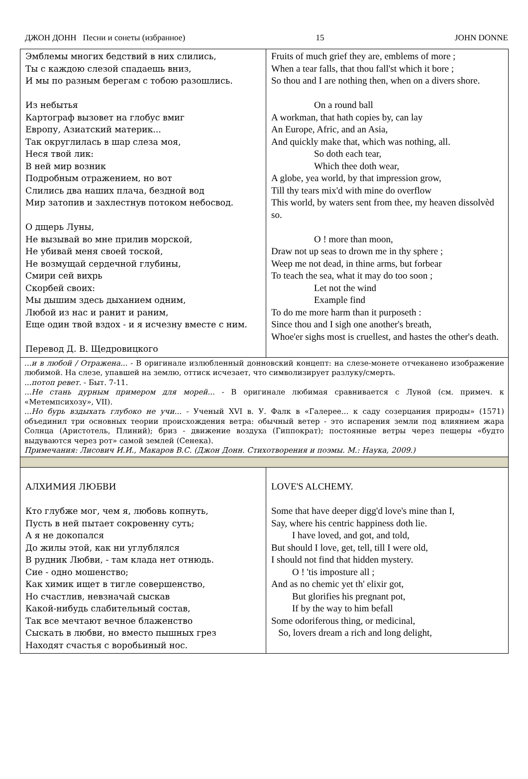ДЖОН ДОНН Песни и сонеты (избранное) 15 JOHN DONNE
| Эмблемы многих бедствий в них слились, Ты с каждою слезой спадаешь вниз, И мы по разным берегам с тобою разошлись. Из небытья Картограф вызовет на глобус вмиг Европу, Азиатский материк... Так округлилась в шар слеза моя, Неся твой лик: В ней мир возник Подробным отражением, но вот Слились два наших плача, бездной вод Мир затопив и захлестнув потоком небосвод. О дщерь Луны, Не вызывай во мне прилив морской, Не убивай меня своей тоской, Не возмущай сердечной глубины, Смири сей вихрь Скорбей своих: Мы дышим здесь дыханием одним, Любой из нас и ранит и раним, Еще один твой вздох - и я исчезну вместе с ним. Перевод Д. В. Щедровицкого | Fruits of much grief they are, emblems of more ; When a tear falls, that thou fall'st which it bore ; So thou and I are nothing then, when on a divers shore. On a round ball A workman, that hath copies by, can lay An Europe, Afric, and an Asia, And quickly make that, which was nothing, all. So doth each tear, Which thee doth wear, A globe, yea world, by that impression grow, Till thy tears mix'd with mine do overflow This world, by waters sent from thee, my heaven dissolvèd so. O ! more than moon, Draw not up seas to drown me in thy sphere ; Weep me not dead, in thine arms, but forbear To teach the sea, what it may do too soon ; Let not the wind Example find To do me more harm than it purposeth : Since thou and I sigh one another's breath, Whoe'er sighs most is cruellest, and hastes the other's death. |
| ...и в любой / Отражена... - В оригинале излюбленный донновский концепт: на слезе-монете отчеканено изображение любимой. На слезе, упавшей на землю, оттиск исчезает, что символизирует разлуку/смерть. ...потоп ревет. - Быт. 7-11. ...Не стань дурным примером для морей... - В оригинале любимая сравнивается с Луной (см. примеч. к «Метемпсихозу», VII). ...Но бурь вздыхать глубоко не учи... - Ученый XVI в. У. Фалк в «Галерее... к саду созерцания природы» (1571) объединил три основных теории происхождения ветра: обычный ветер - это испарения земли под влиянием жара Солнца (Аристотель, Плиний); бриз - движение воздуха (Гиппократ); постоянные ветры через пещеры «будто выдуваются через рот» самой землей (Сенека). Примечания: Лисович И.И., Макаров В.С. (Джон Донн. Стихотворения и поэмы. М.: Наука, 2009.) | |
| АЛХИМИЯ ЛЮБВИ Кто глубже мог, чем я, любовь копнуть, Пусть в ней пытает сокровенну суть; А я не докопался До жилы этой, как ни углублялся В рудник Любви, - там клада нет отнюдь. Сие - одно мошенство; Как химик ищет в тигле совершенство, Но счастлив, невзначай сыскав Какой-нибудь слабительный состав, Так все мечтают вечное блаженство Сыскать в любви, но вместо пышных грез Находят счастья с воробьиный нос. | LOVE'S ALCHEMY. Some that have deeper digg'd love's mine than I, Say, where his centric happiness doth lie. I have loved, and got, and told, But should I love, get, tell, till I were old, I should not find that hidden mystery. O ! 'tis imposture all ; And as no chemic yet th' elixir got, But glorifies his pregnant pot, If by the way to him befall Some odoriferous thing, or medicinal, So, lovers dream a rich and long delight, |